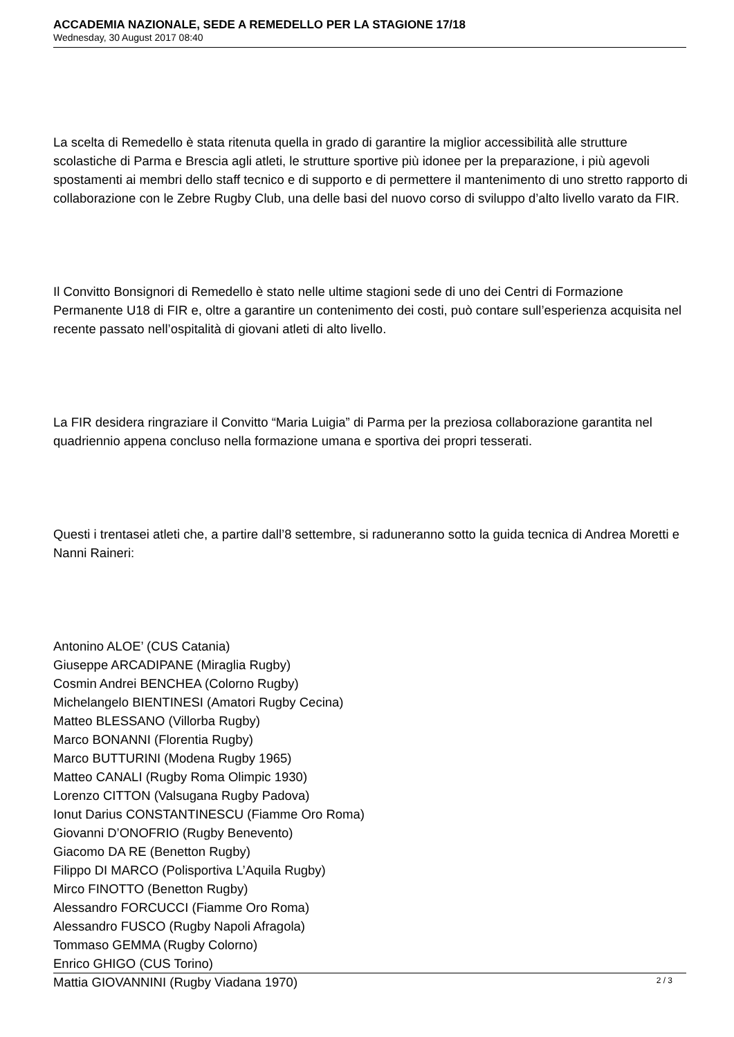ACCADEMIA NAZIONALE, SEDE A REMEDELLO PER LA STAGIONE 17/18
Wednesday, 30 August 2017 08:40
La scelta di Remedello è stata ritenuta quella in grado di garantire la miglior accessibilità alle strutture scolastiche di Parma e Brescia agli atleti, le strutture sportive più idonee per la preparazione, i più agevoli spostamenti ai membri dello staff tecnico e di supporto e di permettere il mantenimento di uno stretto rapporto di collaborazione con le Zebre Rugby Club, una delle basi del nuovo corso di sviluppo d’alto livello varato da FIR.
Il Convitto Bonsignori di Remedello è stato nelle ultime stagioni sede di uno dei Centri di Formazione Permanente U18 di FIR e, oltre a garantire un contenimento dei costi, può contare sull’esperienza acquisita nel recente passato nell’ospitalità di giovani atleti di alto livello.
La FIR desidera ringraziare il Convitto “Maria Luigia” di Parma per la preziosa collaborazione garantita nel quadriennio appena concluso nella formazione umana e sportiva dei propri tesserati.
Questi i trentasei atleti che, a partire dall’8 settembre, si raduneranno sotto la guida tecnica di Andrea Moretti e Nanni Raineri:
Antonino ALOE’ (CUS Catania)
Giuseppe ARCADIPANE (Miraglia Rugby)
Cosmin Andrei BENCHEA (Colorno Rugby)
Michelangelo BIENTINESI (Amatori Rugby Cecina)
Matteo BLESSANO (Villorba Rugby)
Marco BONANNI (Florentia Rugby)
Marco BUTTURINI (Modena Rugby 1965)
Matteo CANALI (Rugby Roma Olimpic 1930)
Lorenzo CITTON (Valsugana Rugby Padova)
Ionut Darius CONSTANTINESCU (Fiamme Oro Roma)
Giovanni D’ONOFRIO (Rugby Benevento)
Giacomo DA RE (Benetton Rugby)
Filippo DI MARCO (Polisportiva L’Aquila Rugby)
Mirco FINOTTO (Benetton Rugby)
Alessandro FORCUCCI (Fiamme Oro Roma)
Alessandro FUSCO (Rugby Napoli Afragola)
Tommaso GEMMA (Rugby Colorno)
Enrico GHIGO (CUS Torino)
Mattia GIOVANNINI (Rugby Viadana 1970)
2 / 3